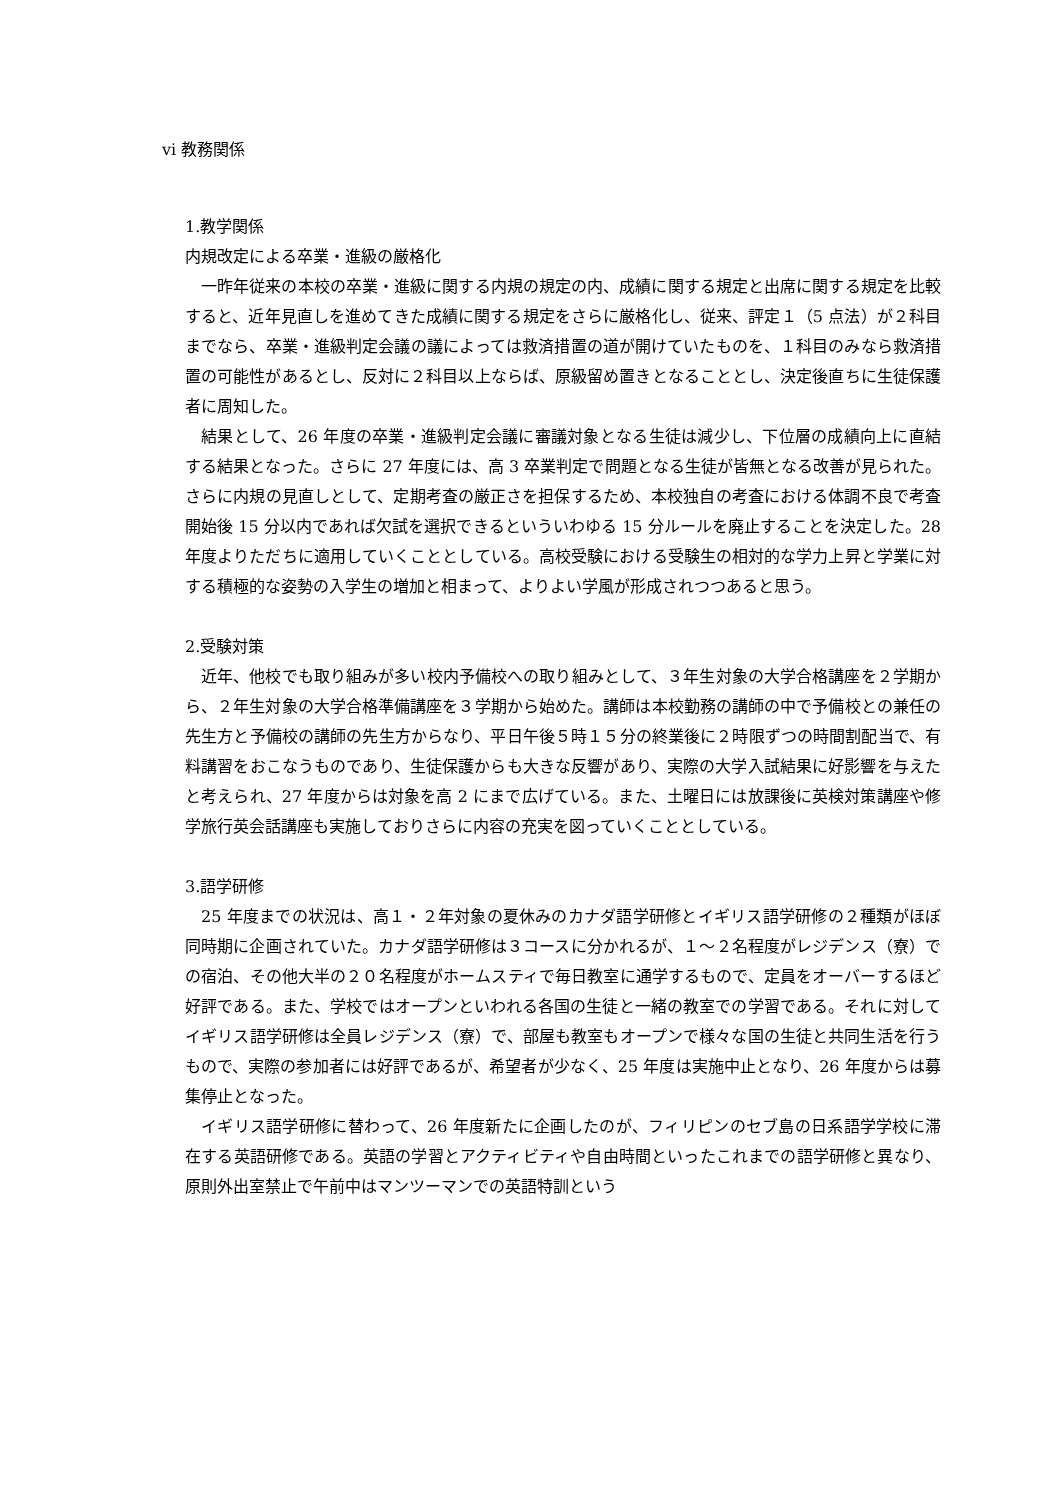vi 教務関係
1.教学関係
内規改定による卒業・進級の厳格化
一昨年従来の本校の卒業・進級に関する内規の規定の内、成績に関する規定と出席に関する規定を比較すると、近年見直しを進めてきた成績に関する規定をさらに厳格化し、従来、評定１（5 点法）が２科目までなら、卒業・進級判定会議の議によっては救済措置の道が開けていたものを、１科目のみなら救済措置の可能性があるとし、反対に２科目以上ならば、原級留め置きとなることとし、決定後直ちに生徒保護者に周知した。
結果として、26 年度の卒業・進級判定会議に審議対象となる生徒は減少し、下位層の成績向上に直結する結果となった。さらに 27 年度には、高 3 卒業判定で問題となる生徒が皆無となる改善が見られた。さらに内規の見直しとして、定期考査の厳正さを担保するため、本校独自の考査における体調不良で考査開始後 15 分以内であれば欠試を選択できるといういわゆる 15 分ルールを廃止することを決定した。28 年度よりただちに適用していくこととしている。高校受験における受験生の相対的な学力上昇と学業に対する積極的な姿勢の入学生の増加と相まって、よりよい学風が形成されつつあると思う。
2.受験対策
近年、他校でも取り組みが多い校内予備校への取り組みとして、３年生対象の大学合格講座を２学期から、２年生対象の大学合格準備講座を３学期から始めた。講師は本校勤務の講師の中で予備校との兼任の先生方と予備校の講師の先生方からなり、平日午後５時１５分の終業後に２時限ずつの時間割配当で、有料講習をおこなうものであり、生徒保護からも大きな反響があり、実際の大学入試結果に好影響を与えたと考えられ、27 年度からは対象を高 2 にまで広げている。また、土曜日には放課後に英検対策講座や修学旅行英会話講座も実施しておりさらに内容の充実を図っていくこととしている。
3.語学研修
25 年度までの状況は、高１・２年対象の夏休みのカナダ語学研修とイギリス語学研修の２種類がほぼ同時期に企画されていた。カナダ語学研修は３コースに分かれるが、１～２名程度がレジデンス（寮）での宿泊、その他大半の２０名程度がホームスティで毎日教室に通学するもので、定員をオーバーするほど好評である。また、学校ではオープンといわれる各国の生徒と一緒の教室での学習である。それに対してイギリス語学研修は全員レジデンス（寮）で、部屋も教室もオープンで様々な国の生徒と共同生活を行うもので、実際の参加者には好評であるが、希望者が少なく、25 年度は実施中止となり、26 年度からは募集停止となった。
イギリス語学研修に替わって、26 年度新たに企画したのが、フィリピンのセブ島の日系語学学校に滞在する英語研修である。英語の学習とアクティビティや自由時間といったこれまでの語学研修と異なり、原則外出室禁止で午前中はマンツーマンでの英語特訓という